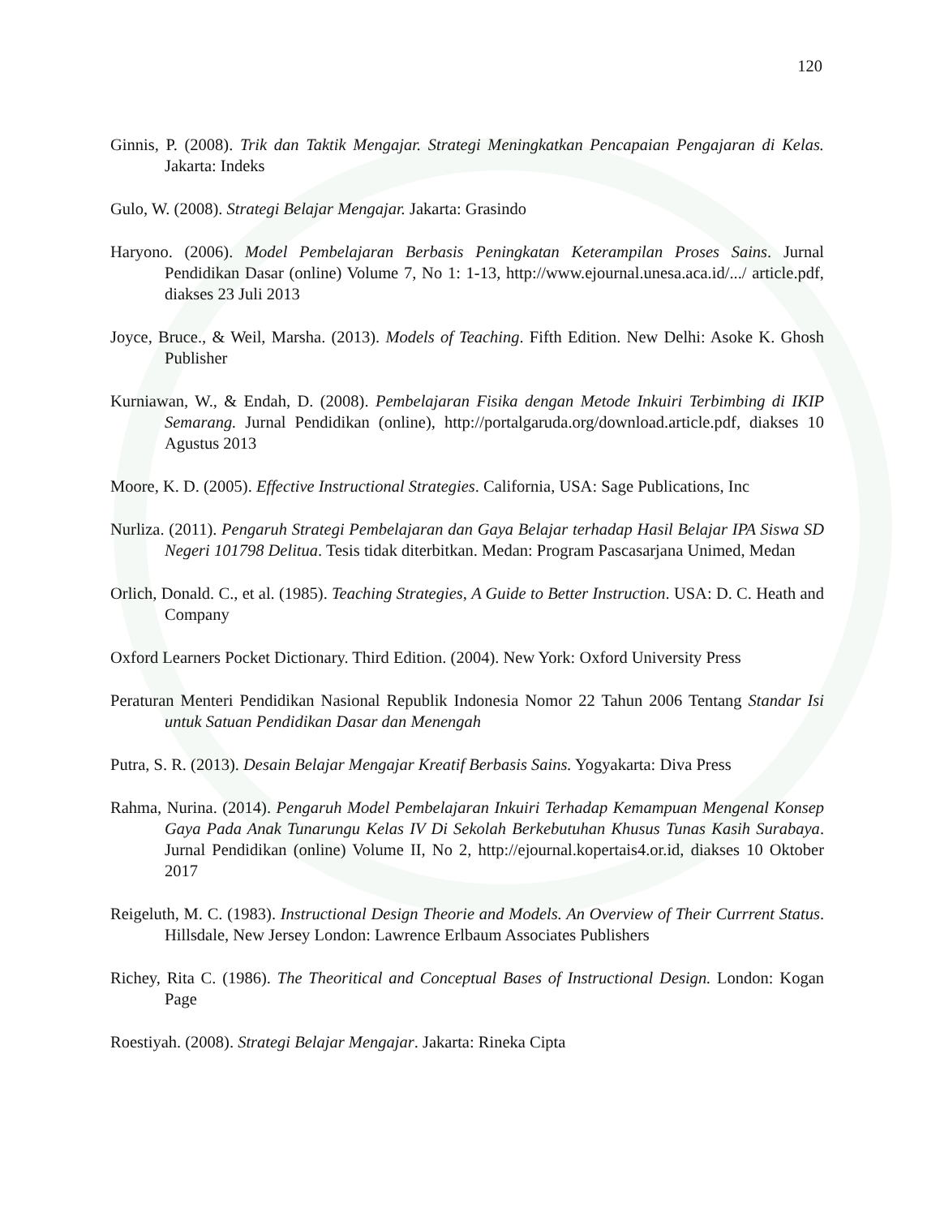120
Ginnis, P. (2008). Trik dan Taktik Mengajar. Strategi Meningkatkan Pencapaian Pengajaran di Kelas. Jakarta: Indeks
Gulo, W. (2008). Strategi Belajar Mengajar. Jakarta: Grasindo
Haryono. (2006). Model Pembelajaran Berbasis Peningkatan Keterampilan Proses Sains. Jurnal Pendidikan Dasar (online) Volume 7, No 1: 1-13, http://www.ejournal.unesa.aca.id/.../ article.pdf, diakses 23 Juli 2013
Joyce, Bruce., & Weil, Marsha. (2013). Models of Teaching. Fifth Edition. New Delhi: Asoke K. Ghosh Publisher
Kurniawan, W., & Endah, D. (2008). Pembelajaran Fisika dengan Metode Inkuiri Terbimbing di IKIP Semarang. Jurnal Pendidikan (online), http://portalgaruda.org/download.article.pdf, diakses 10 Agustus 2013
Moore, K. D. (2005). Effective Instructional Strategies. California, USA: Sage Publications, Inc
Nurliza. (2011). Pengaruh Strategi Pembelajaran dan Gaya Belajar terhadap Hasil Belajar IPA Siswa SD Negeri 101798 Delitua. Tesis tidak diterbitkan. Medan: Program Pascasarjana Unimed, Medan
Orlich, Donald. C., et al. (1985). Teaching Strategies, A Guide to Better Instruction. USA: D. C. Heath and Company
Oxford Learners Pocket Dictionary. Third Edition. (2004). New York: Oxford University Press
Peraturan Menteri Pendidikan Nasional Republik Indonesia Nomor 22 Tahun 2006 Tentang Standar Isi untuk Satuan Pendidikan Dasar dan Menengah
Putra, S. R. (2013). Desain Belajar Mengajar Kreatif Berbasis Sains. Yogyakarta: Diva Press
Rahma, Nurina. (2014). Pengaruh Model Pembelajaran Inkuiri Terhadap Kemampuan Mengenal Konsep Gaya Pada Anak Tunarungu Kelas IV Di Sekolah Berkebutuhan Khusus Tunas Kasih Surabaya. Jurnal Pendidikan (online) Volume II, No 2, http://ejournal.kopertais4.or.id, diakses 10 Oktober 2017
Reigeluth, M. C. (1983). Instructional Design Theorie and Models. An Overview of Their Currrent Status. Hillsdale, New Jersey London: Lawrence Erlbaum Associates Publishers
Richey, Rita C. (1986). The Theoritical and Conceptual Bases of Instructional Design. London: Kogan Page
Roestiyah. (2008). Strategi Belajar Mengajar. Jakarta: Rineka Cipta